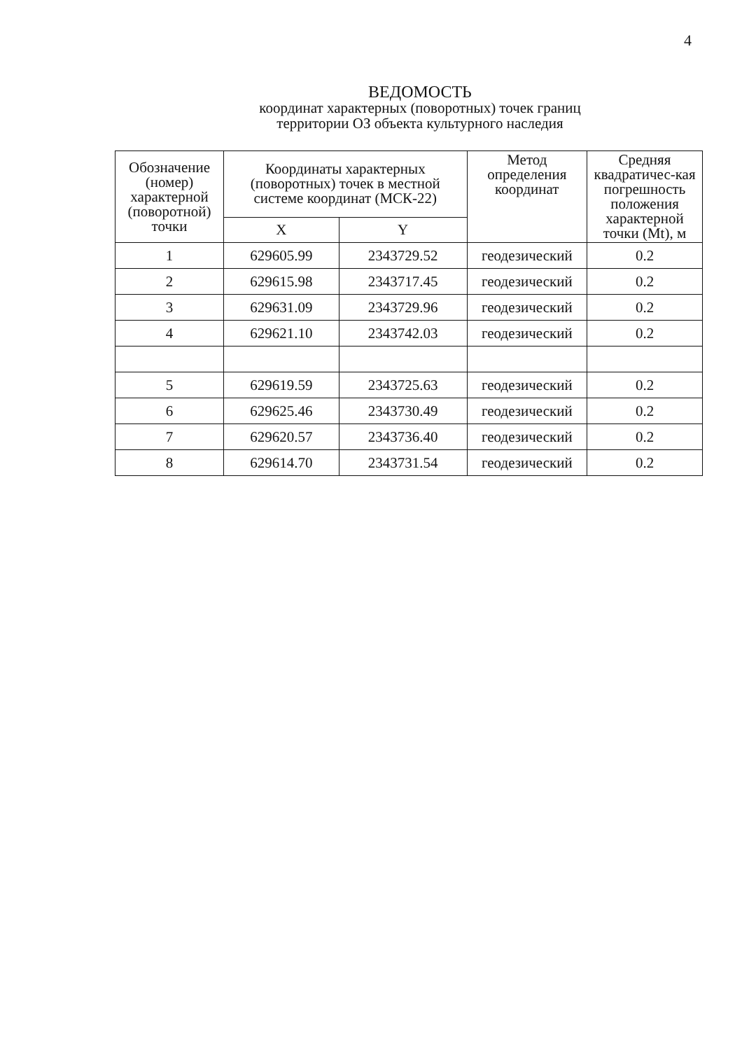4
ВЕДОМОСТЬ
координат характерных (поворотных) точек границ
территории ОЗ объекта культурного наследия
| Обозначение (номер) характерной (поворотной) точки | Координаты характерных (поворотных) точек в местной системе координат (МСК-22) | | Метод определения координат | Средняя квадратичес-кая погрешность положения характерной точки (Mt), м |
| --- | --- | --- | --- | --- |
| | X | Y | | |
| 1 | 629605.99 | 2343729.52 | геодезический | 0.2 |
| 2 | 629615.98 | 2343717.45 | геодезический | 0.2 |
| 3 | 629631.09 | 2343729.96 | геодезический | 0.2 |
| 4 | 629621.10 | 2343742.03 | геодезический | 0.2 |
| 5 | 629619.59 | 2343725.63 | геодезический | 0.2 |
| 6 | 629625.46 | 2343730.49 | геодезический | 0.2 |
| 7 | 629620.57 | 2343736.40 | геодезический | 0.2 |
| 8 | 629614.70 | 2343731.54 | геодезический | 0.2 |